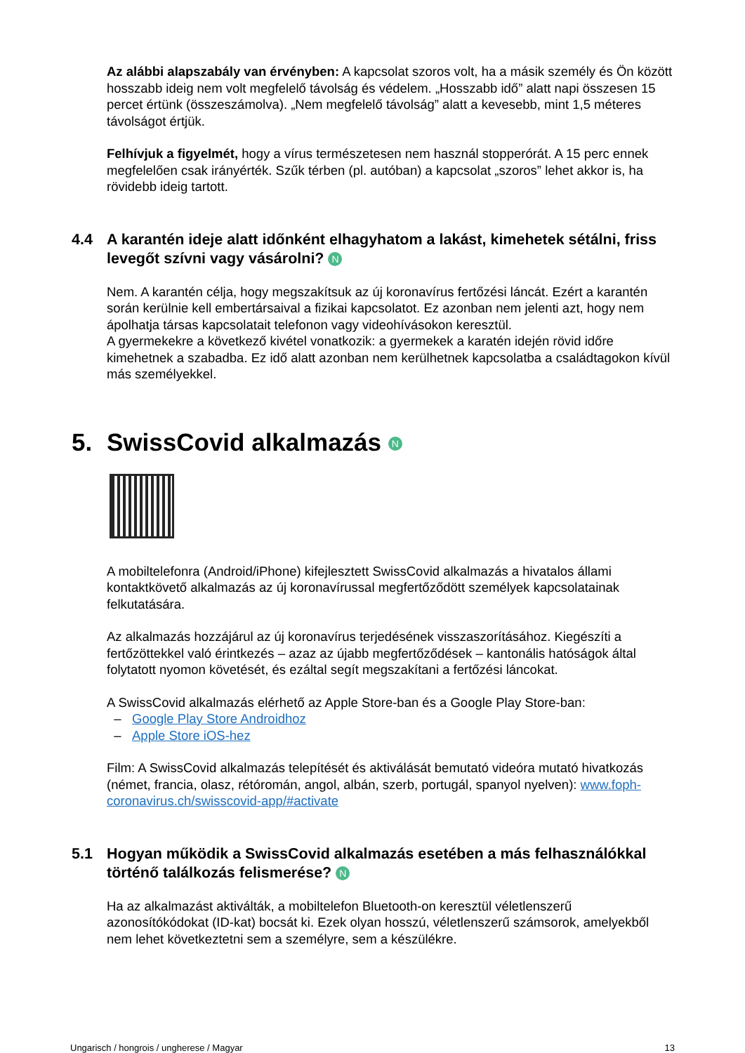Az alábbi alapszabály van érvényben: A kapcsolat szoros volt, ha a másik személy és Ön között hosszabb ideig nem volt megfelelő távolság és védelem. „Hosszabb idő” alatt napi összesen 15 percet értünk (összeszámolva). „Nem megfelelő távolság” alatt a kevesebb, mint 1,5 méteres távolságot értjük.
Felhívjuk a figyelmét, hogy a vírus természetesen nem használ stopperórát. A 15 perc ennek megfelelően csak irányérték. Szűk térben (pl. autóban) a kapcsolat „szoros” lehet akkor is, ha rövidebb ideig tartott.
4.4 A karantén ideje alatt időnként elhagyhatom a lakást, kimehetek sétálni, friss levegőt szívni vagy vásárolni? N
Nem. A karantén célja, hogy megszakítsuk az új koronavírus fertőzési láncát. Ezért a karantén során kerülnie kell embertársaival a fizikai kapcsolatot. Ez azonban nem jelenti azt, hogy nem ápolhatja társas kapcsolatait telefonon vagy videohívásokon keresztül.
A gyermekekre a következő kivétel vonatkozik: a gyermekek a karatén idején rövid időre kimehetnek a szabadba. Ez idő alatt azonban nem kerülhetnek kapcsolatba a családtagokon kívül más személyekkel.
5. SwissCovid alkalmazás N
A mobiltelefonra (Android/iPhone) kifejlesztett SwissCovid alkalmazás a hivatalos állami kontaktkövető alkalmazás az új koronavírussal megfertőződött személyek kapcsolatainak felkutatására.
Az alkalmazás hozzájárul az új koronavírus terjedésének visszaszorításához. Kiegészíti a fertőzöttekkel való érintkezés – azaz az újabb megfertőződések – kantonális hatóságok által folytatott nyomon követését, és ezáltal segít megszakítani a fertőzési láncokat.
A SwissCovid alkalmazás elérhető az Apple Store-ban és a Google Play Store-ban:
– Google Play Store Androidhoz
– Apple Store iOS-hez
Film: A SwissCovid alkalmazás telepítését és aktiválását bemutató videóra mutató hivatkozás (német, francia, olasz, rétóromán, angol, albán, szerb, portugál, spanyol nyelven): www.foph-coronavirus.ch/swisscovid-app/#activate
5.1 Hogyan működik a SwissCovid alkalmazás esetében a más felhasználókkal történő találkozás felismerése? N
Ha az alkalmazást aktiválták, a mobiltelefon Bluetooth-on keresztül véletlenszerű azonosítókódokat (ID-kat) bocsát ki. Ezek olyan hosszú, véletlenszerű számsorok, amelyekből nem lehet következtetni sem a személyre, sem a készülékre.
Ungarisch / hongrois / ungherese / Magyar 13